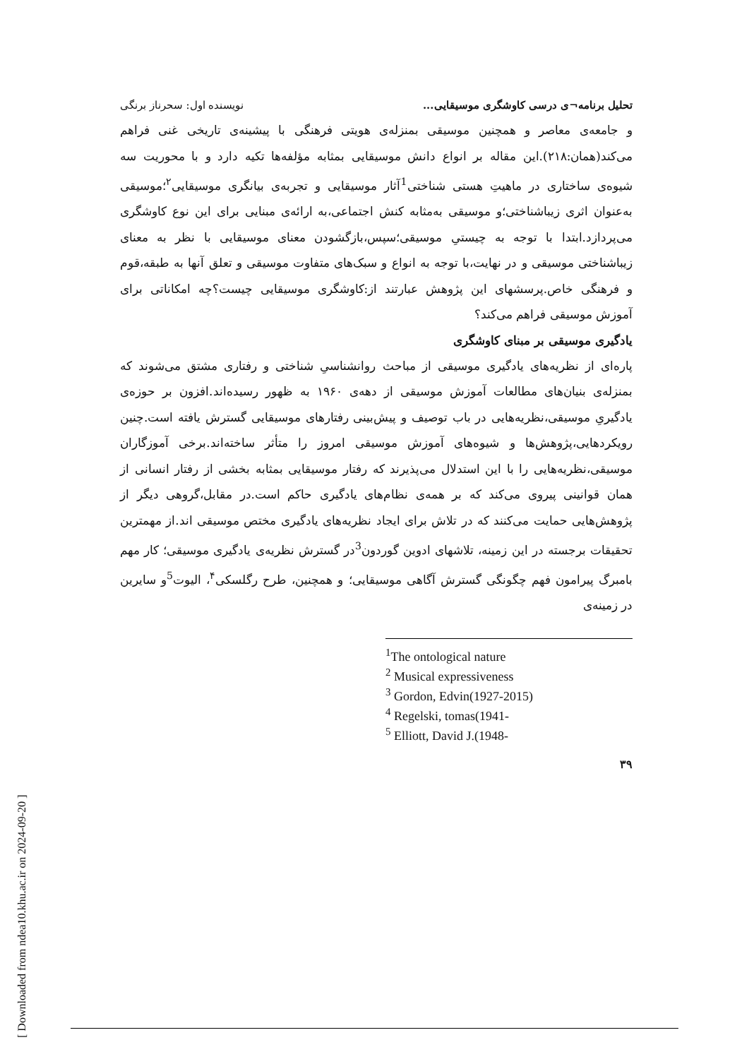[ Downloaded from ndea10.khu.ac.ir on 2024-09-20 ]
تحلیل برنامه¬ی درسی کاوشگری موسیقایی... نویسنده اول: سحرناز برنگی
و جامعه‌ی معاصر و همچنین موسیقی بمنزله‌ی هویتی فرهنگی با پیشینه‌ی تاریخی غنی فراهم می‌کند(همان:۲۱۸).این مقاله بر انواع دانش موسیقایی بمثابه مؤلفه‌ها تکیه دارد و با محوریت سه شیوه‌ی ساختاری در ماهیتِ هستی شناختی<sup>1</sup>آثار موسیقایی و تجربه‌ی بیانگری موسیقایی<sup>۲</sup>؛موسیقی به‌عنوان اثری زیباشناختی؛و موسیقی به‌مثابه کنش اجتماعی،به ارائه‌ی مبنایی برای این نوع کاوشگری می‌پردازد.ابتدا با توجه به چیستیِ موسیقی؛سپس،بازگشودن معنای موسیقایی با نظر به معنای زیباشناختی موسیقی و در نهایت،با توجه به انواع و سبک‌های متفاوت موسیقی و تعلق آنها به طبقه،قوم و فرهنگی خاص.پرسشهای این پژوهش عبارتند از:کاوشگری موسیقایی چیست؟چه امکاناتی برای آموزش موسیقی فراهم می‌کند؟
یادگیری موسیقی بر مبنای کاوشگری
پاره‌ای از نظریه‌های یادگیری موسیقی از مباحث روانشناسیِ شناختی و رفتاری مشتق می‌شوند که بمنزله‌ی بنیان‌های مطالعات آموزش موسیقی از دهه‌ی ۱۹۶۰ به ظهور رسیده‌اند.افزون بر حوزه‌ی یادگیریِ موسیقی،نظریه‌هایی در باب توصیف و پیش‌بینی رفتارهای موسیقایی گسترش یافته است.چنین رویکردهایی،پژوهش‌ها و شیوه‌های آموزش موسیقی امروز را متأثر ساخته‌اند.برخی آموزگاران موسیقی،نظریه‌هایی را با این استدلال می‌پذیرند که رفتار موسیقایی بمثابه بخشی از رفتار انسانی از همان قوانینی پیروی می‌کند که بر همه‌ی نظام‌های یادگیری حاکم است.در مقابل،گروهی دیگر از پژوهش‌هایی حمایت می‌کنند که در تلاش برای ایجاد نظریه‌های یادگیری مختص موسیقی اند.از مهمترین تحقیقات برجسته در این زمینه، تلاشهای ادوین گوردون<sup>3</sup>در گسترش نظریه‌ی یادگیری موسیقی؛ کار مهم بامبرگ پیرامون فهم چگونگی گسترش آگاهی موسیقایی؛ و همچنین، طرح رگلسکی<sup>۴</sup>، الیوت<sup>5</sup>و سایرین در زمینه‌ی
<sup>1</sup> The ontological nature
<sup>2</sup> Musical expressiveness
<sup>3</sup> Gordon, Edvin(1927-2015)
<sup>4</sup> Regelski, tomas(1941-
<sup>5</sup> Elliott, David J.(1948-
۳۹